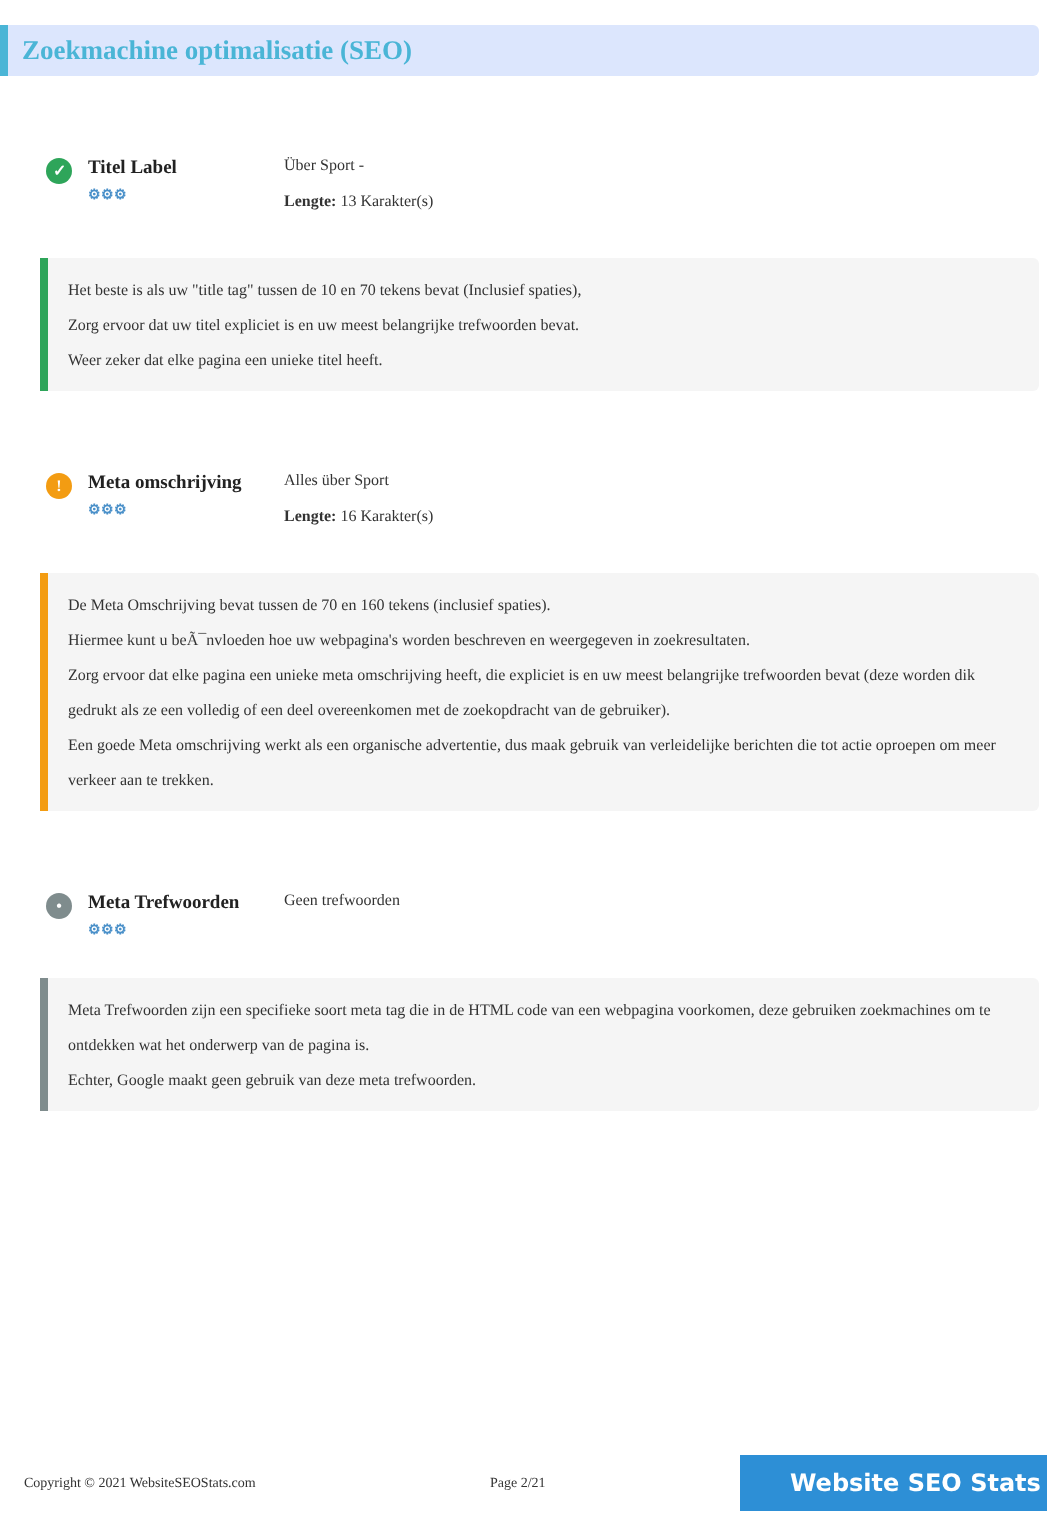Zoekmachine optimalisatie (SEO)
✓
Titel Label
⚙⚙⚙
Über Sport -
Lengte: 13 Karakter(s)
Het beste is als uw "title tag" tussen de 10 en 70 tekens bevat (Inclusief spaties),
Zorg ervoor dat uw titel expliciet is en uw meest belangrijke trefwoorden bevat.
Weer zeker dat elke pagina een unieke titel heeft.
!
Meta omschrijving
⚙⚙⚙
Alles über Sport
Lengte: 16 Karakter(s)
De Meta Omschrijving bevat tussen de 70 en 160 tekens (inclusief spaties).
Hiermee kunt u beÃ¯nvloeden hoe uw webpagina's worden beschreven en weergegeven in zoekresultaten.
Zorg ervoor dat elke pagina een unieke meta omschrijving heeft, die expliciet is en uw meest belangrijke trefwoorden bevat (deze worden dik gedrukt als ze een volledig of een deel overeenkomen met de zoekopdracht van de gebruiker).
Een goede Meta omschrijving werkt als een organische advertentie, dus maak gebruik van verleidelijke berichten die tot actie oproepen om meer verkeer aan te trekken.
•
Meta Trefwoorden
⚙⚙⚙
Geen trefwoorden
Meta Trefwoorden zijn een specifieke soort meta tag die in de HTML code van een webpagina voorkomen, deze gebruiken zoekmachines om te ontdekken wat het onderwerp van de pagina is.
Echter, Google maakt geen gebruik van deze meta trefwoorden.
Copyright © 2021 WebsiteSEOStats.com Page 2/21
Website SEO Stats